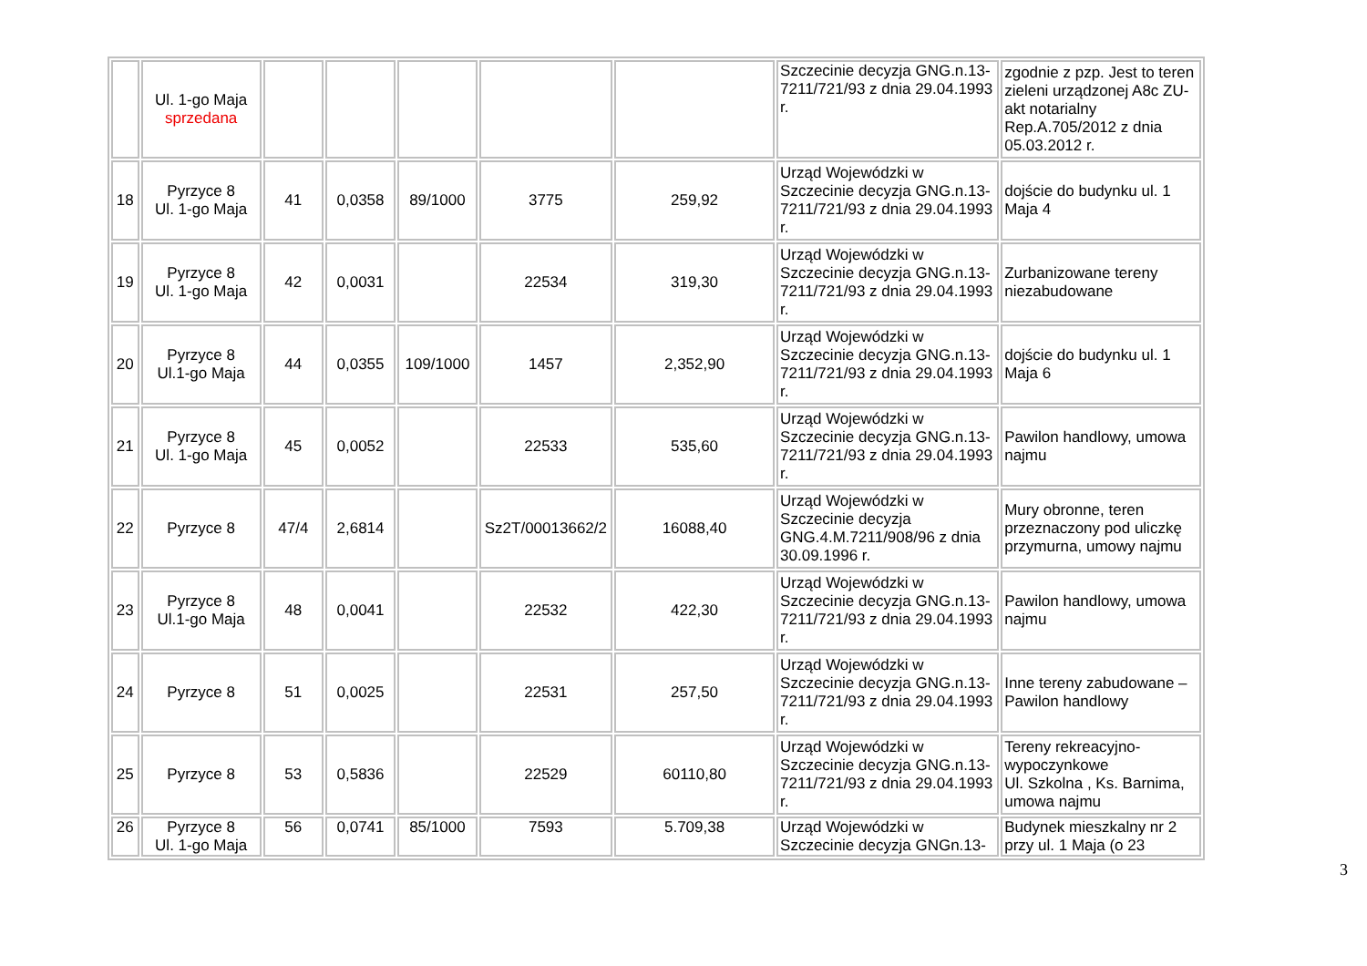| | Ul. 1-go Maja sprzedana | | | | | | Szczecinie decyzja GNG.n.13-7211/721/93 z dnia 29.04.1993 r. | zgodnie z pzp. Jest to teren zieleni urządzonej A8c ZU- akt notarialny Rep.A.705/2012 z dnia 05.03.2012 r. |
| 18 | Pyrzyce 8 Ul. 1-go Maja | 41 | 0,0358 | 89/1000 | 3775 | 259,92 | Urząd Wojewódzki w Szczecinie decyzja GNG.n.13-7211/721/93 z dnia 29.04.1993 r. | dojście do budynku ul. 1 Maja 4 |
| 19 | Pyrzyce 8 Ul. 1-go Maja | 42 | 0,0031 | | 22534 | 319,30 | Urząd Wojewódzki w Szczecinie decyzja GNG.n.13-7211/721/93 z dnia 29.04.1993 r. | Zurbanizowane tereny niezabudowane |
| 20 | Pyrzyce 8 Ul.1-go Maja | 44 | 0,0355 | 109/1000 | 1457 | 2,352,90 | Urząd Wojewódzki w Szczecinie decyzja GNG.n.13-7211/721/93 z dnia 29.04.1993 r. | dojście do budynku ul. 1 Maja 6 |
| 21 | Pyrzyce 8 Ul. 1-go Maja | 45 | 0,0052 | | 22533 | 535,60 | Urząd Wojewódzki w Szczecinie decyzja GNG.n.13-7211/721/93 z dnia 29.04.1993 r. | Pawilon handlowy, umowa najmu |
| 22 | Pyrzyce 8 | 47/4 | 2,6814 | | Sz2T/00013662/2 | 16088,40 | Urząd Wojewódzki w Szczecinie decyzja GNG.4.M.7211/908/96 z dnia 30.09.1996 r. | Mury obronne, teren przeznaczony pod uliczkę przymurna, umowy najmu |
| 23 | Pyrzyce 8 Ul.1-go Maja | 48 | 0,0041 | | 22532 | 422,30 | Urząd Wojewódzki w Szczecinie decyzja GNG.n.13-7211/721/93 z dnia 29.04.1993 r. | Pawilon handlowy, umowa najmu |
| 24 | Pyrzyce 8 | 51 | 0,0025 | | 22531 | 257,50 | Urząd Wojewódzki w Szczecinie decyzja GNG.n.13-7211/721/93 z dnia 29.04.1993 r. | Inne tereny zabudowane – Pawilon handlowy |
| 25 | Pyrzyce 8 | 53 | 0,5836 | | 22529 | 60110,80 | Urząd Wojewódzki w Szczecinie decyzja GNG.n.13-7211/721/93 z dnia 29.04.1993 r. | Tereny rekreacyjno-wypoczynkowe Ul. Szkolna , Ks. Barnima, umowa najmu |
| 26 | Pyrzyce 8 Ul. 1-go Maja | 56 | 0,0741 | 85/1000 | 7593 | 5.709,38 | Urząd Wojewódzki w Szczecinie decyzja GNGn.13- | Budynek mieszkalny nr 2 przy ul. 1 Maja (o 23 |
3